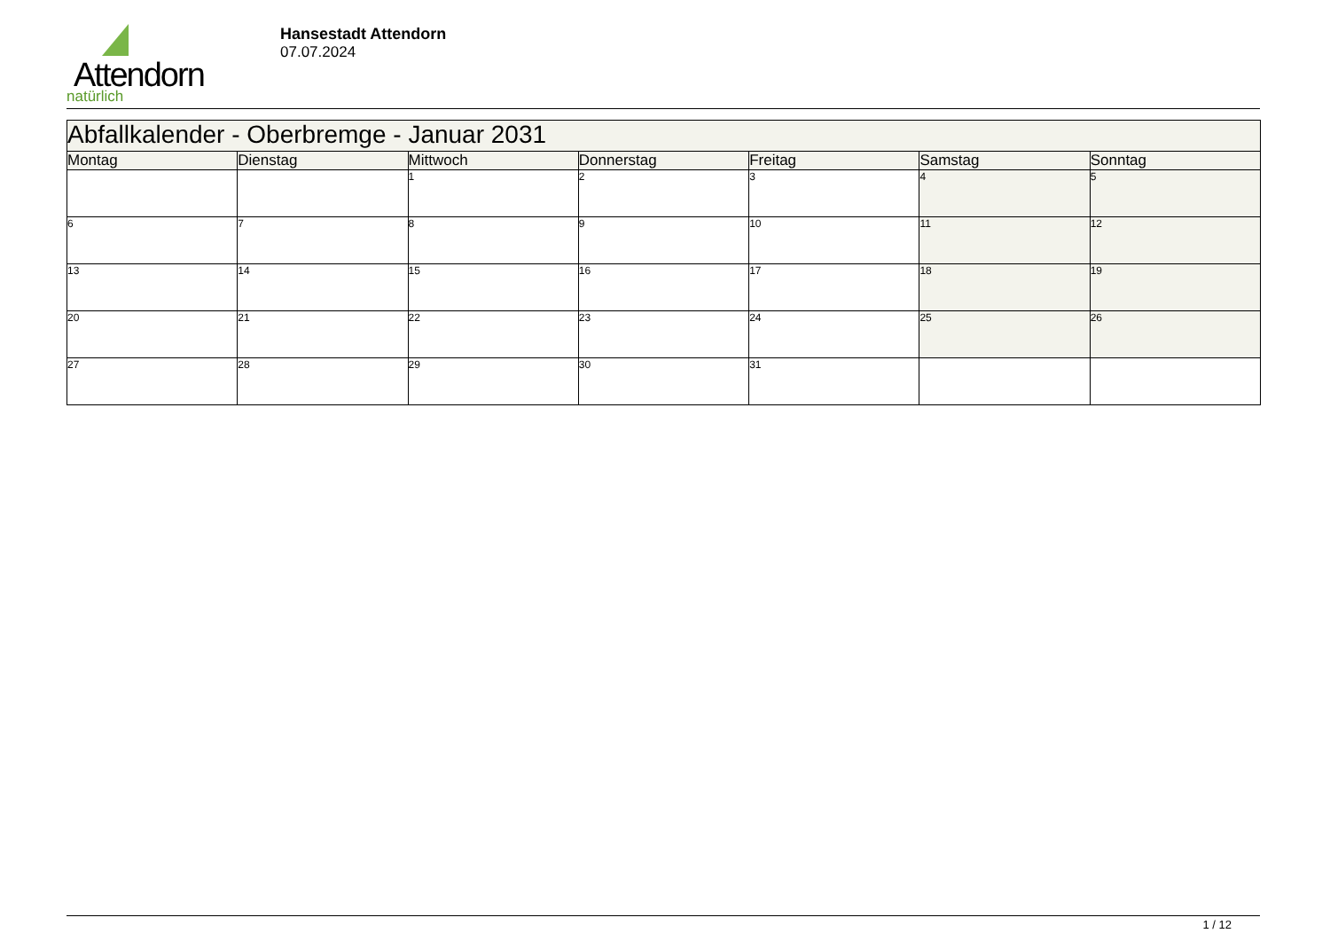Attendorn
natürlich
Hansestadt Attendorn
07.07.2024
| Abfallkalender - Oberbremge - Januar 2031 | | | | | | |
| Montag | Dienstag | Mittwoch | Donnerstag | Freitag | Samstag | Sonntag |
| | | 1 | 2 | 3 | 4 | 5 |
| 6 | 7 | 8 | 9 | 10 | 11 | 12 |
| 13 | 14 | 15 | 16 | 17 | 18 | 19 |
| 20 | 21 | 22 | 23 | 24 | 25 | 26 |
| 27 | 28 | 29 | 30 | 31 | | |
1 / 12